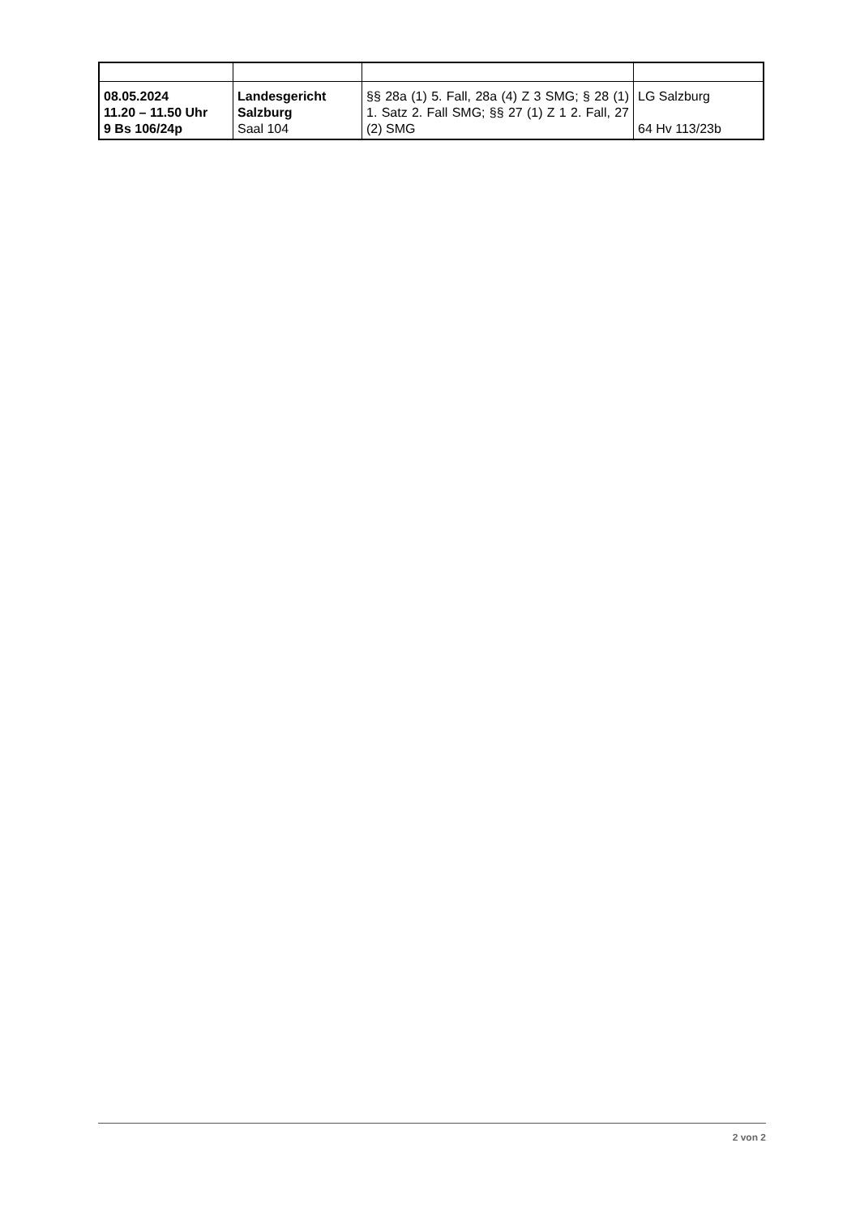| 08.05.2024 11.20 – 11.50 Uhr 9 Bs 106/24p | Landesgericht Salzburg Saal 104 | §§ 28a (1) 5. Fall, 28a (4) Z 3 SMG; § 28 (1) 1. Satz 2. Fall SMG; §§ 27 (1) Z 1 2. Fall, 27 (2) SMG | LG Salzburg 64 Hv 113/23b |
2 von 2